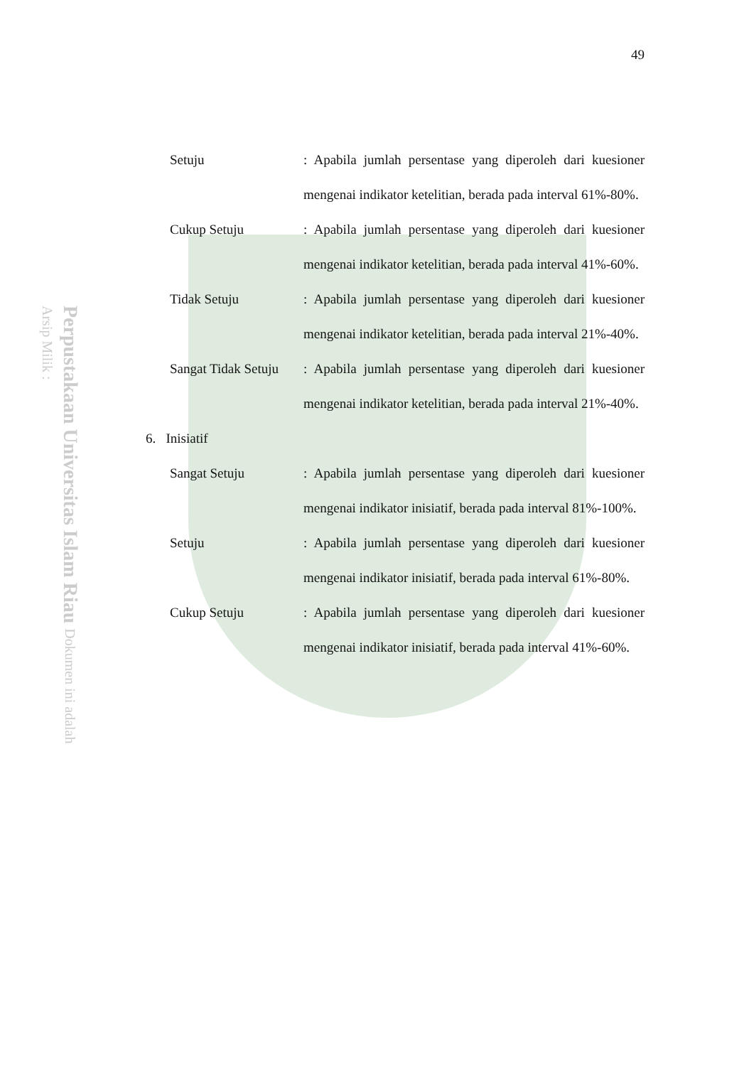Perpustakaan Universitas Islam Riau Dokumen ini adalah Arsip Milik :
49
Setuju : Apabila jumlah persentase yang diperoleh dari kuesioner mengenai indikator ketelitian, berada pada interval 61%-80%.
Cukup Setuju : Apabila jumlah persentase yang diperoleh dari kuesioner mengenai indikator ketelitian, berada pada interval 41%-60%.
Tidak Setuju : Apabila jumlah persentase yang diperoleh dari kuesioner mengenai indikator ketelitian, berada pada interval 21%-40%.
Sangat Tidak Setuju : Apabila jumlah persentase yang diperoleh dari kuesioner mengenai indikator ketelitian, berada pada interval 21%-40%.
6. Inisiatif
Sangat Setuju : Apabila jumlah persentase yang diperoleh dari kuesioner mengenai indikator inisiatif, berada pada interval 81%-100%.
Setuju : Apabila jumlah persentase yang diperoleh dari kuesioner mengenai indikator inisiatif, berada pada interval 61%-80%.
Cukup Setuju : Apabila jumlah persentase yang diperoleh dari kuesioner mengenai indikator inisiatif, berada pada interval 41%-60%.